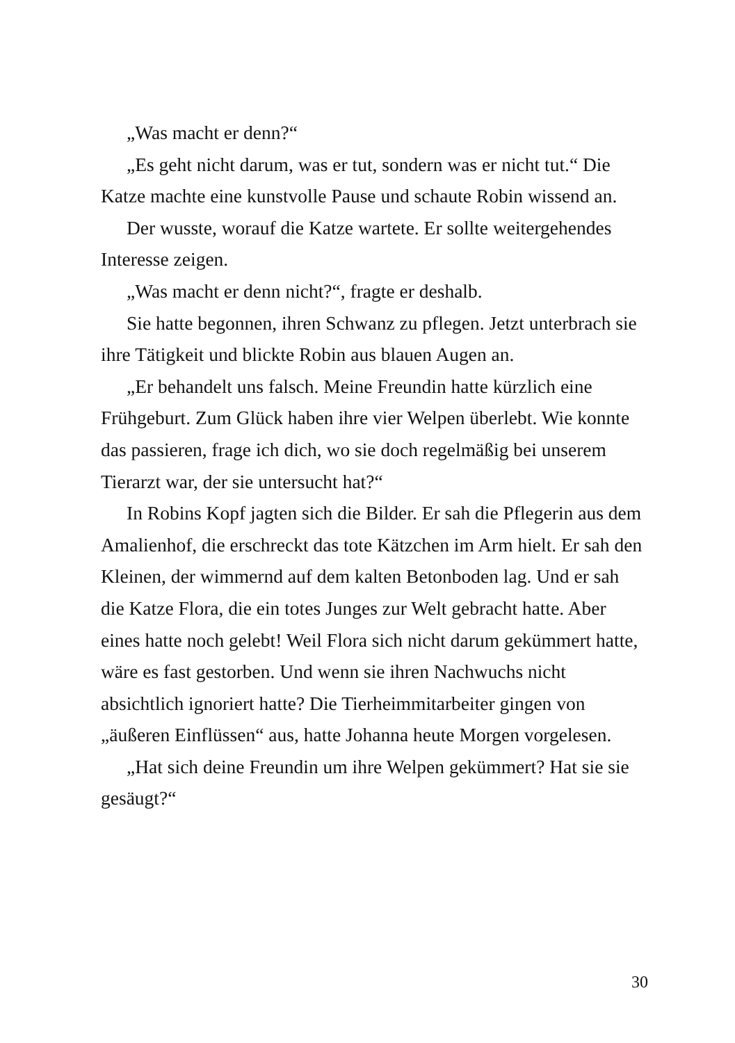„Was macht er denn?“
„Es geht nicht darum, was er tut, sondern was er nicht tut.“ Die Katze machte eine kunstvolle Pause und schaute Robin wissend an.
Der wusste, worauf die Katze wartete. Er sollte weitergehendes Interesse zeigen.
„Was macht er denn nicht?“, fragte er deshalb.
Sie hatte begonnen, ihren Schwanz zu pflegen. Jetzt unterbrach sie ihre Tätigkeit und blickte Robin aus blauen Augen an.
„Er behandelt uns falsch. Meine Freundin hatte kürzlich eine Frühgeburt. Zum Glück haben ihre vier Welpen überlebt. Wie konnte das passieren, frage ich dich, wo sie doch regelmäßig bei unserem Tierarzt war, der sie untersucht hat?“
In Robins Kopf jagten sich die Bilder. Er sah die Pflegerin aus dem Amalienhof, die erschreckt das tote Kätzchen im Arm hielt. Er sah den Kleinen, der wimmernd auf dem kalten Betonboden lag. Und er sah die Katze Flora, die ein totes Junges zur Welt gebracht hatte. Aber eines hatte noch gelebt! Weil Flora sich nicht darum gekümmert hatte, wäre es fast gestorben. Und wenn sie ihren Nachwuchs nicht absichtlich ignoriert hatte? Die Tierheimmitarbeiter gingen von „äußeren Einflüssen“ aus, hatte Johanna heute Morgen vorgelesen.
„Hat sich deine Freundin um ihre Welpen gekümmert? Hat sie sie gesäugt?“
30